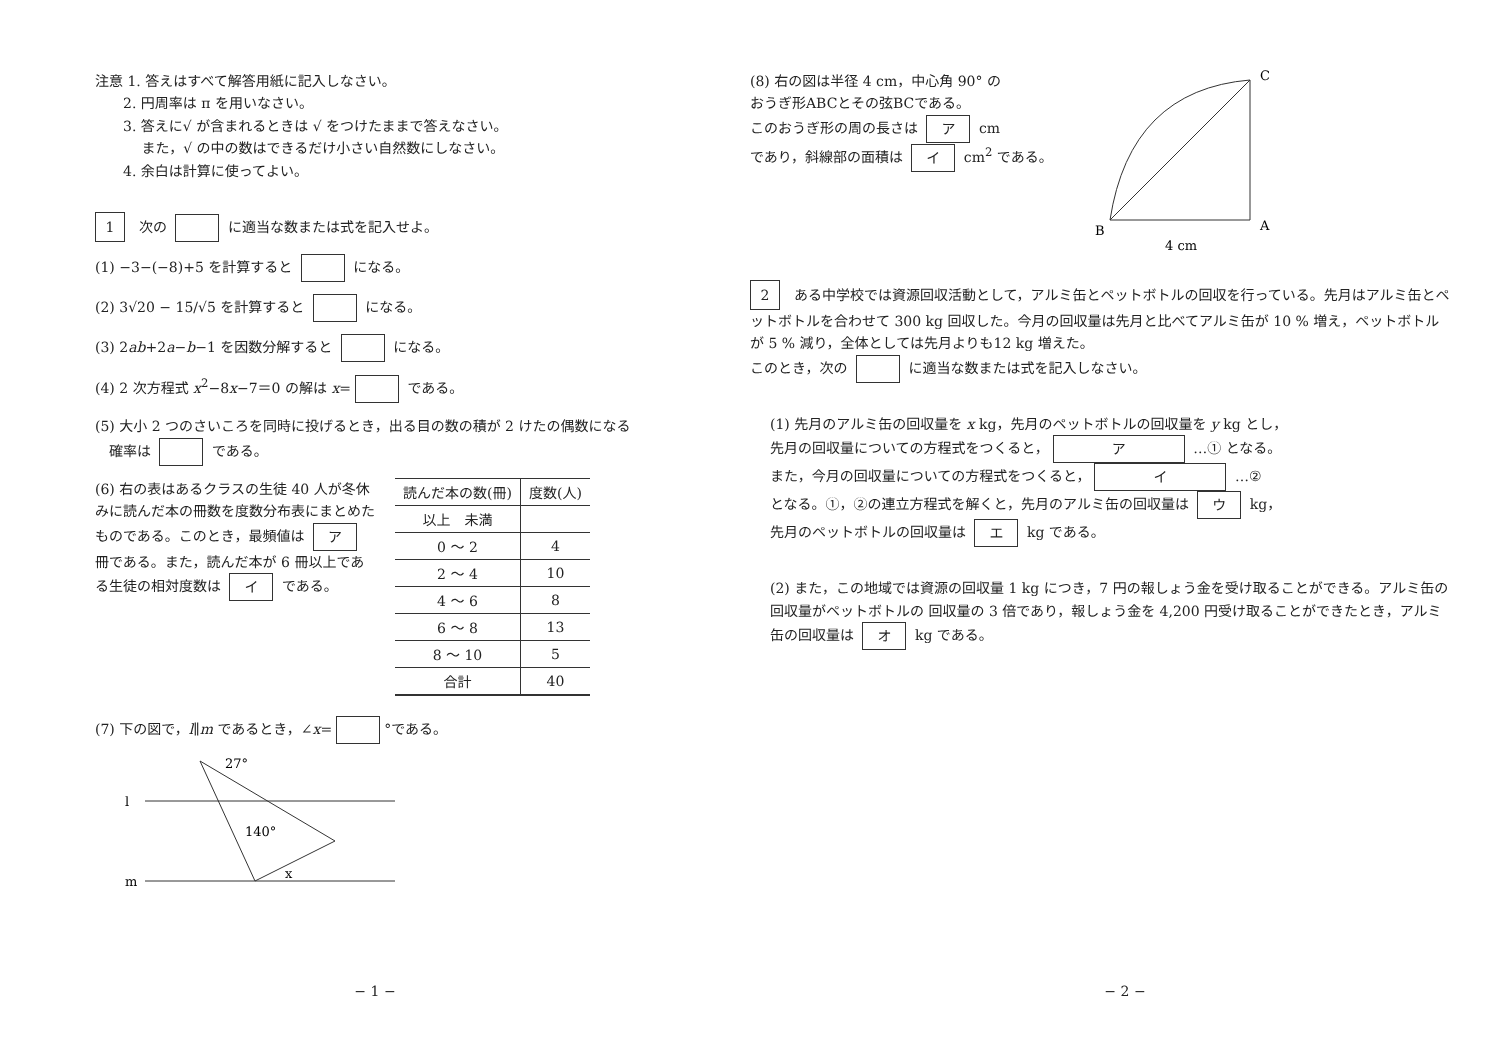注意 1. 答えはすべて解答用紙に記入しなさい。
　　2. 円周率は π を用いなさい。
　　3. 答えに√ が含まれるときは √ をつけたままで答えなさい。
　　　 また，√ の中の数はできるだけ小さい自然数にしなさい。
　　4. 余白は計算に使ってよい。
1 次の に適当な数または式を記入せよ。
(1) −3−(−8)+5 を計算すると になる。
(2) 3√20 − 15/√5 を計算すると になる。
(3) 2ab+2a−b−1 を因数分解すると になる。
(4) 2 次方程式 x<sup>2</sup>−8x−7＝0 の解は x= である。
(5) 大小 2 つのさいころを同時に投げるとき，出る目の数の積が 2 けたの偶数になる
　確率は である。
(6) 右の表はあるクラスの生徒 40 人が冬休みに読んだ本の冊数を度数分布表にまとめたものである。このとき，最頻値は ア 冊である。また，読んだ本が 6 冊以上である生徒の相対度数は イ である。
| 読んだ本の数(冊) | 度数(人) |
| --- | --- |
| 以上 未満 | |
| 0 ～ 2 | 4 |
| 2 ～ 4 | 10 |
| 4 ～ 6 | 8 |
| 6 ～ 8 | 13 |
| 8 ～ 10 | 5 |
| 合計 | 40 |
(7) 下の図で，l∥m であるとき，∠x= °である。
l
m
27°
140°
x
− 1 −
(8) 右の図は半径 4 cm，中心角 90° の
おうぎ形ABCとその弦BCである。
このおうぎ形の周の長さは ア cm
であり，斜線部の面積は イ cm<sup>2</sup> である。
C
B
A
4 cm
2 ある中学校では資源回収活動として，アルミ缶とペットボトルの回収を行っている。先月はアルミ缶とペットボトルを合わせて 300 kg 回収した。今月の回収量は先月と比べてアルミ缶が 10 % 増え，ペットボトルが 5 % 減り，全体としては先月よりも12 kg 増えた。
このとき，次の に適当な数または式を記入しなさい。
(1) 先月のアルミ缶の回収量を x kg，先月のペットボトルの回収量を y kg とし，
先月の回収量についての方程式をつくると， ア …① となる。
また，今月の回収量についての方程式をつくると， イ …②
となる。①，②の連立方程式を解くと，先月のアルミ缶の回収量は ウ kg，
先月のペットボトルの回収量は エ kg である。
(2) また，この地域では資源の回収量 1 kg につき，7 円の報しょう金を受け取ることができる。アルミ缶の回収量がペットボトルの 回収量の 3 倍であり，報しょう金を 4,200 円受け取ることができたとき，アルミ缶の回収量は オ kg である。
− 2 −